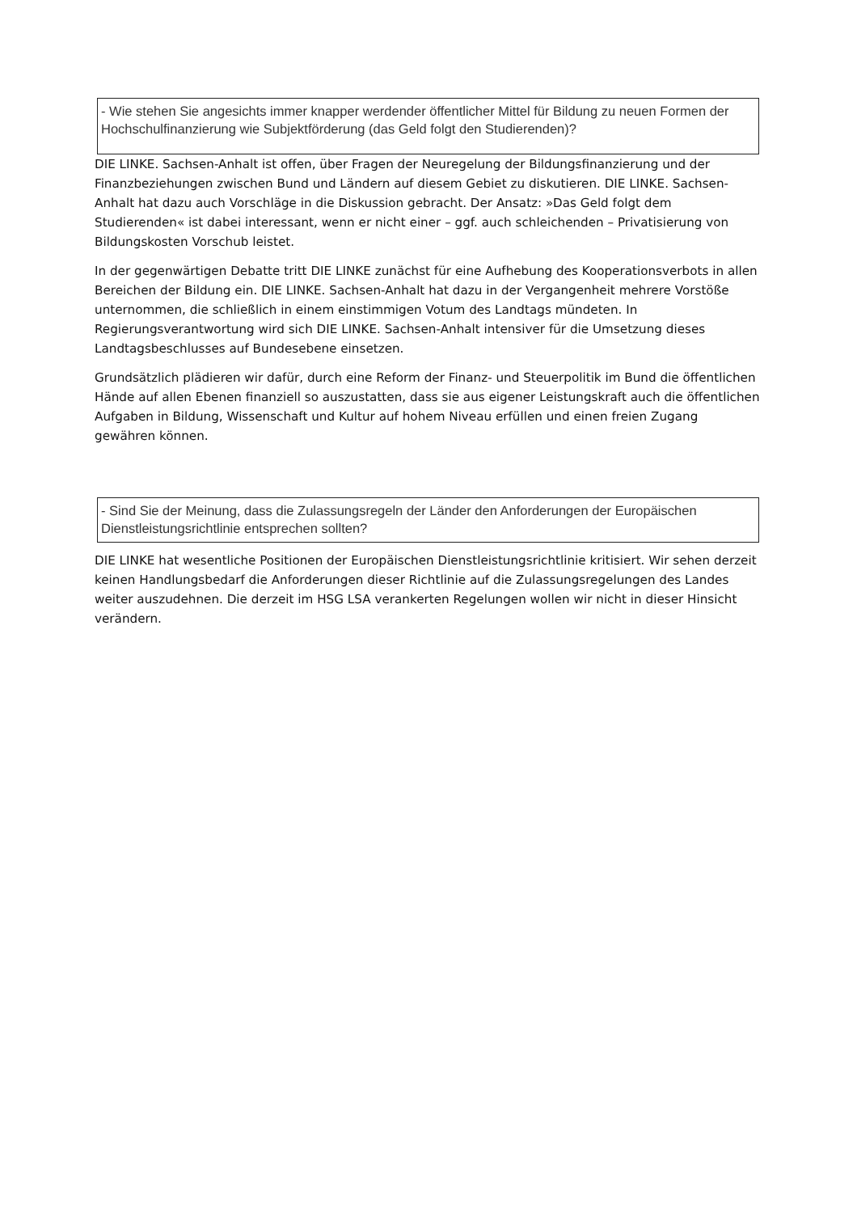- Wie stehen Sie angesichts immer knapper werdender öffentlicher Mittel für Bildung zu neuen Formen der Hochschulfinanzierung wie Subjektförderung (das Geld folgt den Studierenden)?
DIE LINKE. Sachsen-Anhalt ist offen, über Fragen der Neuregelung der Bildungsfinanzierung und der Finanzbeziehungen zwischen Bund und Ländern auf diesem Gebiet zu diskutieren. DIE LINKE. Sachsen-Anhalt hat dazu auch Vorschläge in die Diskussion gebracht. Der Ansatz: »Das Geld folgt dem Studierenden« ist dabei interessant, wenn er nicht einer – ggf. auch schleichenden – Privatisierung von Bildungskosten Vorschub leistet.
In der gegenwärtigen Debatte tritt DIE LINKE zunächst für eine Aufhebung des Kooperationsverbots in allen Bereichen der Bildung ein. DIE LINKE. Sachsen-Anhalt hat dazu in der Vergangenheit mehrere Vorstöße unternommen, die schließlich in einem einstimmigen Votum des Landtags mündeten. In Regierungsverantwortung wird sich DIE LINKE. Sachsen-Anhalt intensiver für die Umsetzung dieses Landtagsbeschlusses auf Bundesebene einsetzen.
Grundsätzlich plädieren wir dafür, durch eine Reform der Finanz- und Steuerpolitik im Bund die öffentlichen Hände auf allen Ebenen finanziell so auszustatten, dass sie aus eigener Leistungskraft auch die öffentlichen Aufgaben in Bildung, Wissenschaft und Kultur auf hohem Niveau erfüllen und einen freien Zugang gewähren können.
- Sind Sie der Meinung, dass die Zulassungsregeln der Länder den Anforderungen der Europäischen Dienstleistungsrichtlinie entsprechen sollten?
DIE LINKE hat wesentliche Positionen der Europäischen Dienstleistungsrichtlinie kritisiert. Wir sehen derzeit keinen Handlungsbedarf die Anforderungen dieser Richtlinie auf die Zulassungsregelungen des Landes weiter auszudehnen. Die derzeit im HSG LSA verankerten Regelungen wollen wir nicht in dieser Hinsicht verändern.